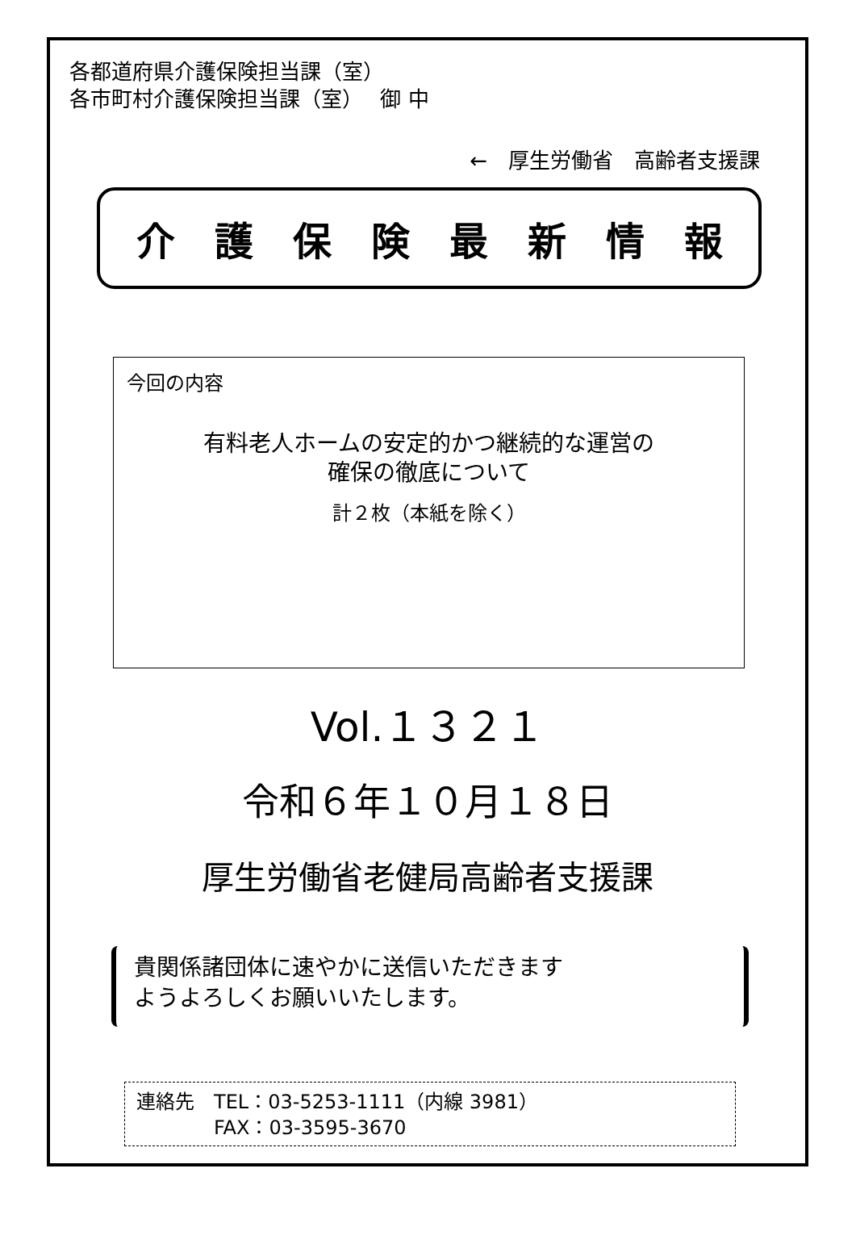各都道府県介護保険担当課（室）
各市町村介護保険担当課（室）　 御 中
←　厚生労働省　高齢者支援課
介護保険最新情報
今回の内容
有料老人ホームの安定的かつ継続的な運営の
確保の徹底について
計２枚（本紙を除く）
Vol.１３２１
令和６年１０月１８日
厚生労働省老健局高齢者支援課
貴関係諸団体に速やかに送信いただきます
ようよろしくお願いいたします。
連絡先　TEL：03-5253-1111（内線 3981）
　　　　FAX：03-3595-3670